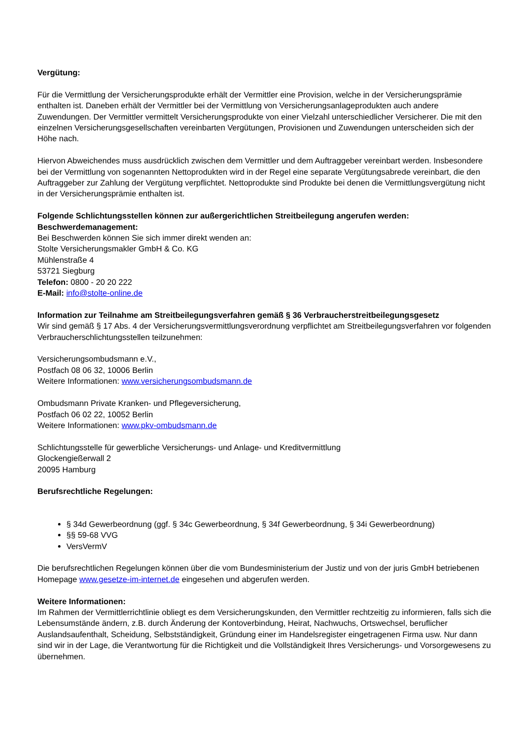Vergütung:
Für die Vermittlung der Versicherungsprodukte erhält der Vermittler eine Provision, welche in der Versicherungsprämie enthalten ist. Daneben erhält der Vermittler bei der Vermittlung von Versicherungsanlageprodukten auch andere Zuwendungen. Der Vermittler vermittelt Versicherungsprodukte von einer Vielzahl unterschiedlicher Versicherer. Die mit den einzelnen Versicherungsgesellschaften vereinbarten Vergütungen, Provisionen und Zuwendungen unterscheiden sich der Höhe nach.
Hiervon Abweichendes muss ausdrücklich zwischen dem Vermittler und dem Auftraggeber vereinbart werden. Insbesondere bei der Vermittlung von sogenannten Nettoprodukten wird in der Regel eine separate Vergütungsabrede vereinbart, die den Auftraggeber zur Zahlung der Vergütung verpflichtet. Nettoprodukte sind Produkte bei denen die Vermittlungsvergütung nicht in der Versicherungsprämie enthalten ist.
Folgende Schlichtungsstellen können zur außergerichtlichen Streitbeilegung angerufen werden:
Beschwerdemanagement:
Bei Beschwerden können Sie sich immer direkt wenden an:
Stolte Versicherungsmakler GmbH & Co. KG
Mühlenstraße 4
53721 Siegburg
Telefon: 0800 - 20 20 222
E-Mail: info@stolte-online.de
Information zur Teilnahme am Streitbeilegungsverfahren gemäß § 36 Verbraucherstreitbeilegungsgesetz
Wir sind gemäß § 17 Abs. 4 der Versicherungsvermittlungsverordnung verpflichtet am Streitbeilegungsverfahren vor folgenden Verbraucherschlichtungsstellen teilzunehmen:
Versicherungsombudsmann e.V.,
Postfach 08 06 32, 10006 Berlin
Weitere Informationen: www.versicherungsombudsmann.de
Ombudsmann Private Kranken- und Pflegeversicherung,
Postfach 06 02 22, 10052 Berlin
Weitere Informationen: www.pkv-ombudsmann.de
Schlichtungsstelle für gewerbliche Versicherungs- und Anlage- und Kreditvermittlung
Glockengießerwall 2
20095 Hamburg
Berufsrechtliche Regelungen:
§ 34d Gewerbeordnung (ggf. § 34c Gewerbeordnung, § 34f Gewerbeordnung, § 34i Gewerbeordnung)
§§ 59-68 VVG
VersVermV
Die berufsrechtlichen Regelungen können über die vom Bundesministerium der Justiz und von der juris GmbH betriebenen Homepage www.gesetze-im-internet.de eingesehen und abgerufen werden.
Weitere Informationen:
Im Rahmen der Vermittlerrichtlinie obliegt es dem Versicherungskunden, den Vermittler rechtzeitig zu informieren, falls sich die Lebensumstände ändern, z.B. durch Änderung der Kontoverbindung, Heirat, Nachwuchs, Ortswechsel, beruflicher Auslandsaufenthalt, Scheidung, Selbstständigkeit, Gründung einer im Handelsregister eingetragenen Firma usw. Nur dann sind wir in der Lage, die Verantwortung für die Richtigkeit und die Vollständigkeit Ihres Versicherungs- und Vorsorgewesens zu übernehmen.